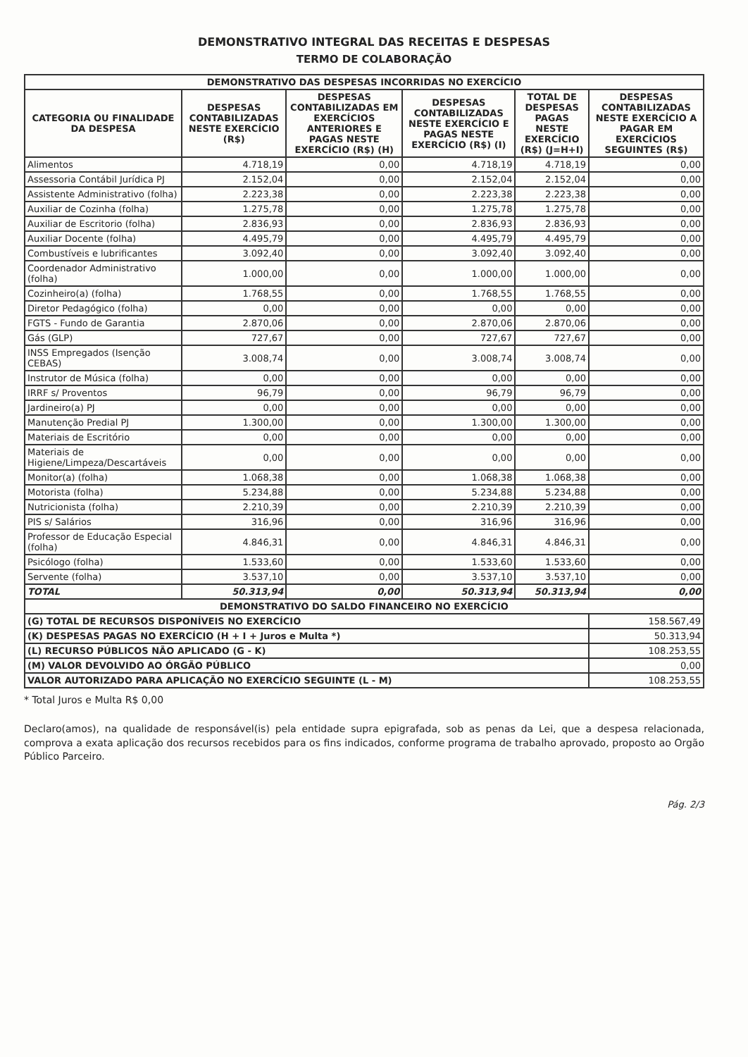DEMONSTRATIVO INTEGRAL DAS RECEITAS E DESPESAS
TERMO DE COLABORAÇÃO
| DEMONSTRATIVO DAS DESPESAS INCORRIDAS NO EXERCÍCIO | | | | | |
| CATEGORIA OU FINALIDADE DA DESPESA | DESPESAS CONTABILIZADAS NESTE EXERCÍCIO (R$) | DESPESAS CONTABILIZADAS EM EXERCÍCIOS ANTERIORES E PAGAS NESTE EXERCÍCIO (R$) (H) | DESPESAS CONTABILIZADAS NESTE EXERCÍCIO E PAGAS NESTE EXERCÍCIO (R$) (I) | TOTAL DE DESPESAS PAGAS NESTE EXERCÍCIO (R$) (J=H+I) | DESPESAS CONTABILIZADAS NESTE EXERCÍCIO A PAGAR EM EXERCÍCIOS SEGUINTES (R$) |
| Alimentos | 4.718,19 | 0,00 | 4.718,19 | 4.718,19 | 0,00 |
| Assessoria Contábil Jurídica PJ | 2.152,04 | 0,00 | 2.152,04 | 2.152,04 | 0,00 |
| Assistente Administrativo (folha) | 2.223,38 | 0,00 | 2.223,38 | 2.223,38 | 0,00 |
| Auxiliar de Cozinha (folha) | 1.275,78 | 0,00 | 1.275,78 | 1.275,78 | 0,00 |
| Auxiliar de Escritorio (folha) | 2.836,93 | 0,00 | 2.836,93 | 2.836,93 | 0,00 |
| Auxiliar Docente (folha) | 4.495,79 | 0,00 | 4.495,79 | 4.495,79 | 0,00 |
| Combustíveis e lubrificantes | 3.092,40 | 0,00 | 3.092,40 | 3.092,40 | 0,00 |
| Coordenador Administrativo (folha) | 1.000,00 | 0,00 | 1.000,00 | 1.000,00 | 0,00 |
| Cozinheiro(a) (folha) | 1.768,55 | 0,00 | 1.768,55 | 1.768,55 | 0,00 |
| Diretor Pedagógico (folha) | 0,00 | 0,00 | 0,00 | 0,00 | 0,00 |
| FGTS - Fundo de Garantia | 2.870,06 | 0,00 | 2.870,06 | 2.870,06 | 0,00 |
| Gás (GLP) | 727,67 | 0,00 | 727,67 | 727,67 | 0,00 |
| INSS Empregados (Isenção CEBAS) | 3.008,74 | 0,00 | 3.008,74 | 3.008,74 | 0,00 |
| Instrutor de Música (folha) | 0,00 | 0,00 | 0,00 | 0,00 | 0,00 |
| IRRF s/ Proventos | 96,79 | 0,00 | 96,79 | 96,79 | 0,00 |
| Jardineiro(a) PJ | 0,00 | 0,00 | 0,00 | 0,00 | 0,00 |
| Manutenção Predial PJ | 1.300,00 | 0,00 | 1.300,00 | 1.300,00 | 0,00 |
| Materiais de Escritório | 0,00 | 0,00 | 0,00 | 0,00 | 0,00 |
| Materiais de Higiene/Limpeza/Descartáveis | 0,00 | 0,00 | 0,00 | 0,00 | 0,00 |
| Monitor(a) (folha) | 1.068,38 | 0,00 | 1.068,38 | 1.068,38 | 0,00 |
| Motorista (folha) | 5.234,88 | 0,00 | 5.234,88 | 5.234,88 | 0,00 |
| Nutricionista (folha) | 2.210,39 | 0,00 | 2.210,39 | 2.210,39 | 0,00 |
| PIS s/ Salários | 316,96 | 0,00 | 316,96 | 316,96 | 0,00 |
| Professor de Educação Especial (folha) | 4.846,31 | 0,00 | 4.846,31 | 4.846,31 | 0,00 |
| Psicólogo (folha) | 1.533,60 | 0,00 | 1.533,60 | 1.533,60 | 0,00 |
| Servente (folha) | 3.537,10 | 0,00 | 3.537,10 | 3.537,10 | 0,00 |
| TOTAL | 50.313,94 | 0,00 | 50.313,94 | 50.313,94 | 0,00 |
| DEMONSTRATIVO DO SALDO FINANCEIRO NO EXERCÍCIO | | | | | |
| (G) TOTAL DE RECURSOS DISPONÍVEIS NO EXERCÍCIO | | | | | 158.567,49 |
| (K) DESPESAS PAGAS NO EXERCÍCIO (H + I + Juros e Multa *) | | | | | 50.313,94 |
| (L) RECURSO PÚBLICOS NÃO APLICADO (G - K) | | | | | 108.253,55 |
| (M) VALOR DEVOLVIDO AO ÓRGÃO PÚBLICO | | | | | 0,00 |
| VALOR AUTORIZADO PARA APLICAÇÃO NO EXERCÍCIO SEGUINTE (L - M) | | | | | 108.253,55 |
* Total Juros e Multa R$ 0,00
Declaro(amos), na qualidade de responsável(is) pela entidade supra epigrafada, sob as penas da Lei, que a despesa relacionada, comprova a exata aplicação dos recursos recebidos para os fins indicados, conforme programa de trabalho aprovado, proposto ao Orgão Público Parceiro.
Pág. 2/3